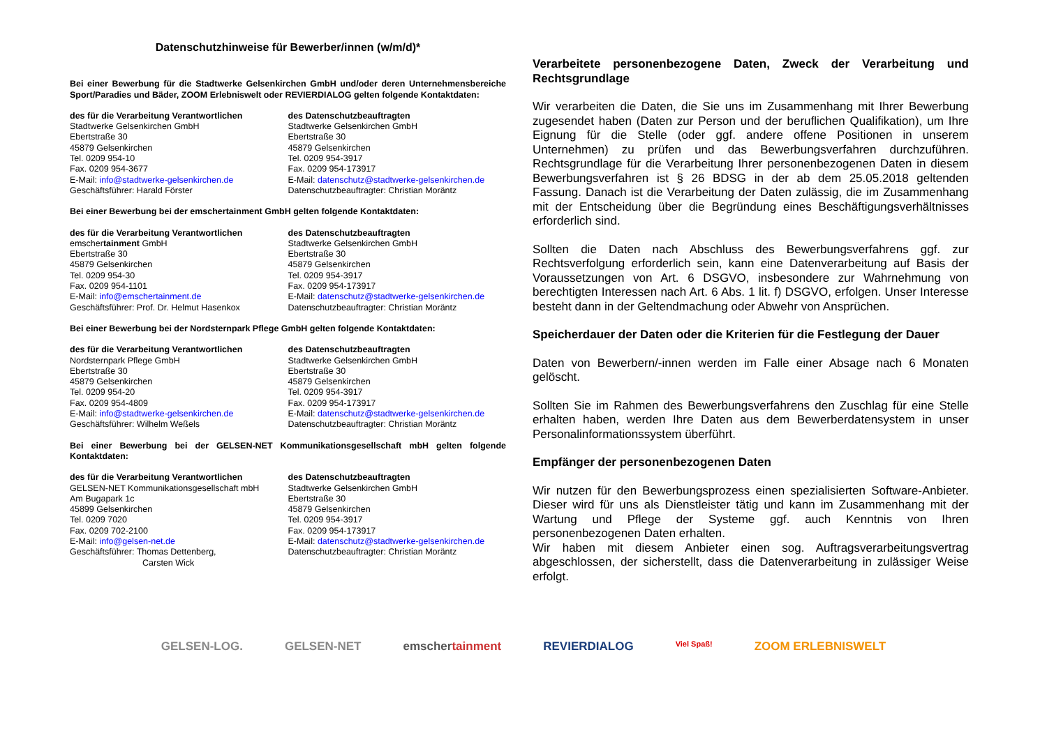Datenschutzhinweise für Bewerber/innen (w/m/d)*
Bei einer Bewerbung für die Stadtwerke Gelsenkirchen GmbH und/oder deren Unternehmensbereiche Sport/Paradies und Bäder, ZOOM Erlebniswelt oder REVIERDIALOG gelten folgende Kontaktdaten:
des für die Verarbeitung Verantwortlichen
Stadtwerke Gelsenkirchen GmbH
Ebertstraße 30
45879 Gelsenkirchen
Tel. 0209 954-10
Fax. 0209 954-3677
E-Mail: info@stadtwerke-gelsenkirchen.de
Geschäftsführer: Harald Förster
des Datenschutzbeauftragten
Stadtwerke Gelsenkirchen GmbH
Ebertstraße 30
45879 Gelsenkirchen
Tel. 0209 954-3917
Fax. 0209 954-173917
E-Mail: datenschutz@stadtwerke-gelsenkirchen.de
Datenschutzbeauftragter: Christian Moräntz
Bei einer Bewerbung bei der emschertainment GmbH gelten folgende Kontaktdaten:
des für die Verarbeitung Verantwortlichen
emschertainment GmbH
Ebertstraße 30
45879 Gelsenkirchen
Tel. 0209 954-30
Fax. 0209 954-1101
E-Mail: info@emschertainment.de
Geschäftsführer: Prof. Dr. Helmut Hasenkox
des Datenschutzbeauftragten
Stadtwerke Gelsenkirchen GmbH
Ebertstraße 30
45879 Gelsenkirchen
Tel. 0209 954-3917
Fax. 0209 954-173917
E-Mail: datenschutz@stadtwerke-gelsenkirchen.de
Datenschutzbeauftragter: Christian Moräntz
Bei einer Bewerbung bei der Nordsternpark Pflege GmbH gelten folgende Kontaktdaten:
des für die Verarbeitung Verantwortlichen
Nordsternpark Pflege GmbH
Ebertstraße 30
45879 Gelsenkirchen
Tel. 0209 954-20
Fax. 0209 954-4809
E-Mail: info@stadtwerke-gelsenkirchen.de
Geschäftsführer: Wilhelm Weßels
des Datenschutzbeauftragten
Stadtwerke Gelsenkirchen GmbH
Ebertstraße 30
45879 Gelsenkirchen
Tel. 0209 954-3917
Fax. 0209 954-173917
E-Mail: datenschutz@stadtwerke-gelsenkirchen.de
Datenschutzbeauftragter: Christian Moräntz
Bei einer Bewerbung bei der GELSEN-NET Kommunikationsgesellschaft mbH gelten folgende Kontaktdaten:
des für die Verarbeitung Verantwortlichen
GELSEN-NET Kommunikationsgesellschaft mbH
Am Bugapark 1c
45899 Gelsenkirchen
Tel. 0209 7020
Fax. 0209 702-2100
E-Mail: info@gelsen-net.de
Geschäftsführer: Thomas Dettenberg,
Carsten Wick
des Datenschutzbeauftragten
Stadtwerke Gelsenkirchen GmbH
Ebertstraße 30
45879 Gelsenkirchen
Tel. 0209 954-3917
Fax. 0209 954-173917
E-Mail: datenschutz@stadtwerke-gelsenkirchen.de
Datenschutzbeauftragter: Christian Moräntz
Verarbeitete personenbezogene Daten, Zweck der Verarbeitung und Rechtsgrundlage
Wir verarbeiten die Daten, die Sie uns im Zusammenhang mit Ihrer Bewerbung zugesendet haben (Daten zur Person und der beruflichen Qualifikation), um Ihre Eignung für die Stelle (oder ggf. andere offene Positionen in unserem Unternehmen) zu prüfen und das Bewerbungsverfahren durchzuführen. Rechtsgrundlage für die Verarbeitung Ihrer personenbezogenen Daten in diesem Bewerbungsverfahren ist § 26 BDSG in der ab dem 25.05.2018 geltenden Fassung. Danach ist die Verarbeitung der Daten zulässig, die im Zusammenhang mit der Entscheidung über die Begründung eines Beschäftigungsverhältnisses erforderlich sind.
Sollten die Daten nach Abschluss des Bewerbungsverfahrens ggf. zur Rechtsverfolgung erforderlich sein, kann eine Datenverarbeitung auf Basis der Voraussetzungen von Art. 6 DSGVO, insbesondere zur Wahrnehmung von berechtigten Interessen nach Art. 6 Abs. 1 lit. f) DSGVO, erfolgen. Unser Interesse besteht dann in der Geltendmachung oder Abwehr von Ansprüchen.
Speicherdauer der Daten oder die Kriterien für die Festlegung der Dauer
Daten von Bewerbern/-innen werden im Falle einer Absage nach 6 Monaten gelöscht.
Sollten Sie im Rahmen des Bewerbungsverfahrens den Zuschlag für eine Stelle erhalten haben, werden Ihre Daten aus dem Bewerberdatensystem in unser Personalinformationssystem überführt.
Empfänger der personenbezogenen Daten
Wir nutzen für den Bewerbungsprozess einen spezialisierten Software-Anbieter. Dieser wird für uns als Dienstleister tätig und kann im Zusammenhang mit der Wartung und Pflege der Systeme ggf. auch Kenntnis von Ihren personenbezogenen Daten erhalten.
Wir haben mit diesem Anbieter einen sog. Auftragsverarbeitungsvertrag abgeschlossen, der sicherstellt, dass die Datenverarbeitung in zulässiger Weise erfolgt.
GELSEN-LOG. GELSEN-NET emschertainment REVIERDIALOG Viel Spaß! ZOOM ERLEBNISWELT